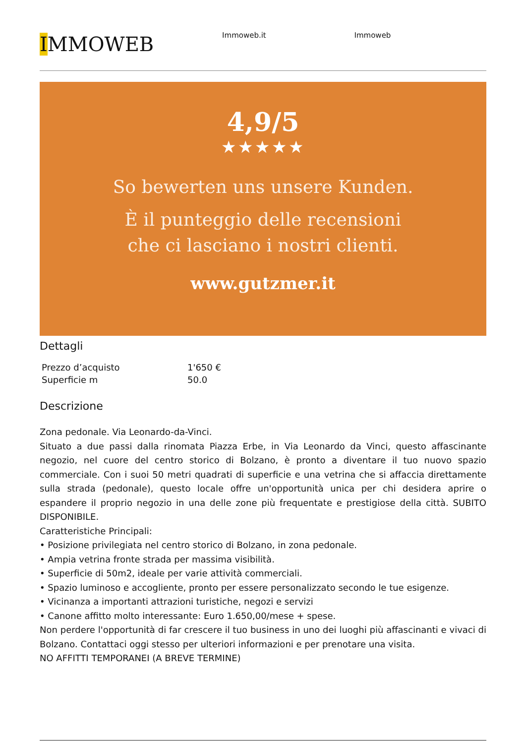IMMOWEB
Immoweb.it Immoweb
4,9/5
★★★★★
So bewerten uns unsere Kunden.
È il punteggio delle recensioni
che ci lasciano i nostri clienti.
www.gutzmer.it
Dettagli
| Prezzo d’acquisto | 1'650 € |
| Superficie m | 50.0 |
Descrizione
Zona pedonale. Via Leonardo-da-Vinci.
Situato a due passi dalla rinomata Piazza Erbe, in Via Leonardo da Vinci, questo affascinante negozio, nel cuore del centro storico di Bolzano, è pronto a diventare il tuo nuovo spazio commerciale. Con i suoi 50 metri quadrati di superficie e una vetrina che si affaccia direttamente sulla strada (pedonale), questo locale offre un'opportunità unica per chi desidera aprire o espandere il proprio negozio in una delle zone più frequentate e prestigiose della città. SUBITO DISPONIBILE.
Caratteristiche Principali:
• Posizione privilegiata nel centro storico di Bolzano, in zona pedonale.
• Ampia vetrina fronte strada per massima visibilità.
• Superficie di 50m2, ideale per varie attività commerciali.
• Spazio luminoso e accogliente, pronto per essere personalizzato secondo le tue esigenze.
• Vicinanza a importanti attrazioni turistiche, negozi e servizi
• Canone affitto molto interessante: Euro 1.650,00/mese + spese.
Non perdere l'opportunità di far crescere il tuo business in uno dei luoghi più affascinanti e vivaci di Bolzano. Contattaci oggi stesso per ulteriori informazioni e per prenotare una visita.
NO AFFITTI TEMPORANEI (A BREVE TERMINE)